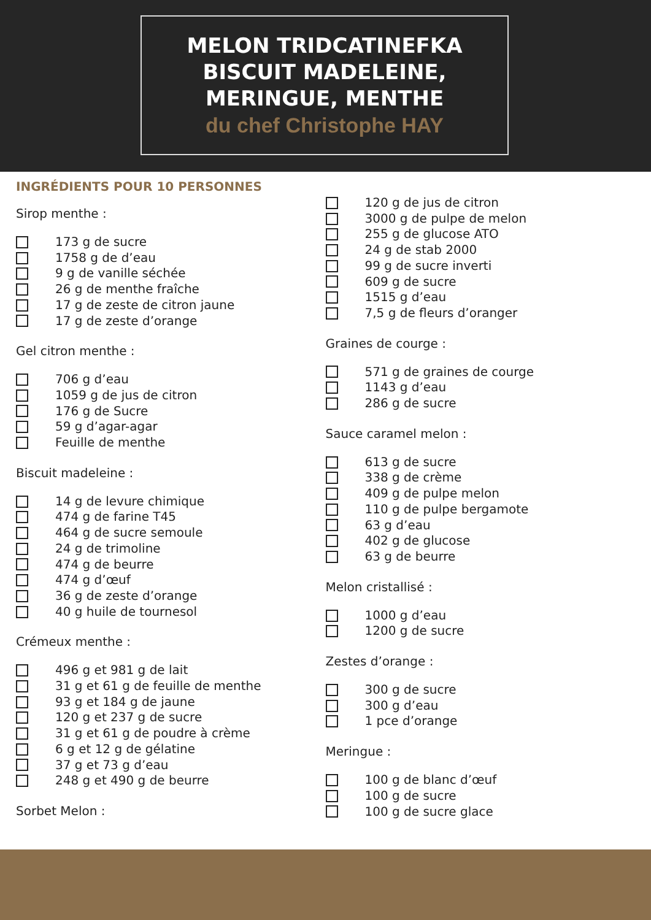MELON TRIDCATINEFKA
BISCUIT MADELEINE,
MERINGUE, MENTHE
du chef Christophe HAY
INGRÉDIENTS POUR 10 PERSONNES
Sirop menthe :
173 g de sucre
1758 g de d’eau
9 g de vanille séchée
26 g de menthe fraîche
17 g de zeste de citron jaune
17 g de zeste d’orange
Gel citron menthe :
706 g d’eau
1059 g de jus de citron
176 g de Sucre
59 g d’agar-agar
Feuille de menthe
Biscuit madeleine :
14 g de levure chimique
474 g de farine T45
464 g de sucre semoule
24 g de trimoline
474 g de beurre
474 g d’œuf
36 g de zeste d’orange
40 g huile de tournesol
Crémeux menthe :
496 g et 981 g de lait
31 g et 61 g de feuille de menthe
93 g et 184 g de jaune
120 g et 237 g de sucre
31 g et 61 g de poudre à crème
6 g et 12 g de gélatine
37 g et 73 g d’eau
248 g et 490 g de beurre
Sorbet Melon :
120 g de jus de citron
3000 g de pulpe de melon
255 g de glucose ATO
24 g de stab 2000
99 g de sucre inverti
609 g de sucre
1515 g d’eau
7,5 g de fleurs d’oranger
Graines de courge :
571 g de graines de courge
1143 g d’eau
286 g de sucre
Sauce caramel melon :
613 g de sucre
338 g de crème
409 g de pulpe melon
110 g de pulpe bergamote
63 g d’eau
402 g de glucose
63 g de beurre
Melon cristallisé :
1000 g d’eau
1200 g de sucre
Zestes d’orange :
300 g de sucre
300 g d’eau
1 pce d’orange
Meringue :
100 g de blanc d’œuf
100 g de sucre
100 g de sucre glace